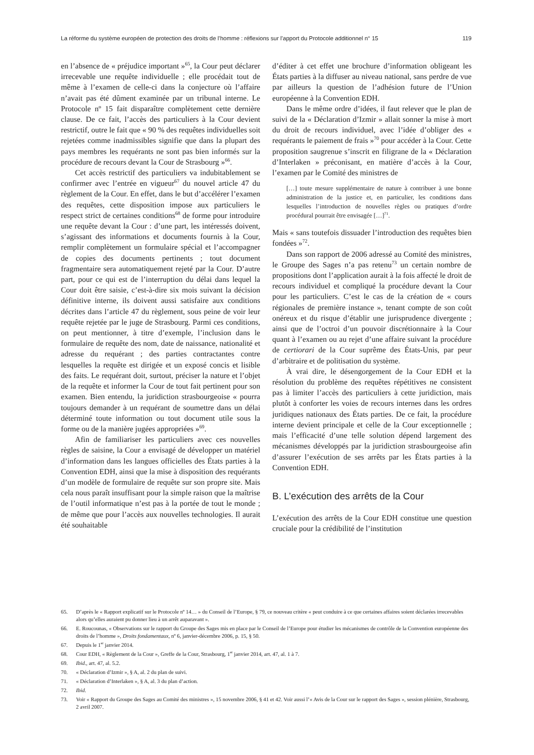La réforme du système européen de protection des droits de l’homme : réflexions sur l’apport du Protocole additionnel n° 15 119
en l’absence de « préjudice important »<sup>65</sup>, la Cour peut déclarer irrecevable une requête individuelle ; elle procédait tout de même à l’examen de celle-ci dans la conjecture où l’affaire n’avait pas été dûment examinée par un tribunal interne. Le Protocole nº 15 fait disparaître complètement cette dernière clause. De ce fait, l’accès des particuliers à la Cour devient restrictif, outre le fait que « 90 % des requêtes individuelles soit rejetées comme inadmissibles signifie que dans la plupart des pays membres les requérants ne sont pas bien informés sur la procédure de recours devant la Cour de Strasbourg »<sup>66</sup>.
Cet accès restrictif des particuliers va indubitablement se confirmer avec l’entrée en vigueur<sup>67</sup> du nouvel article 47 du règlement de la Cour. En effet, dans le but d’accélérer l’examen des requêtes, cette disposition impose aux particuliers le respect strict de certaines conditions<sup>68</sup> de forme pour introduire une requête devant la Cour : d’une part, les intéressés doivent, s’agissant des informations et documents fournis à la Cour, remplir complètement un formulaire spécial et l’accompagner de copies des documents pertinents ; tout document fragmentaire sera automatiquement rejeté par la Cour. D’autre part, pour ce qui est de l’interruption du délai dans lequel la Cour doit être saisie, c’est-à-dire six mois suivant la décision définitive interne, ils doivent aussi satisfaire aux conditions décrites dans l’article 47 du règlement, sous peine de voir leur requête rejetée par le juge de Strasbourg. Parmi ces conditions, on peut mentionner, à titre d’exemple, l’inclusion dans le formulaire de requête des nom, date de naissance, nationalité et adresse du requérant ; des parties contractantes contre lesquelles la requête est dirigée et un exposé concis et lisible des faits. Le requérant doit, surtout, préciser la nature et l’objet de la requête et informer la Cour de tout fait pertinent pour son examen. Bien entendu, la juridiction strasbourgeoise « pourra toujours demander à un requérant de soumettre dans un délai déterminé toute information ou tout document utile sous la forme ou de la manière jugées appropriées »<sup>69</sup>.
Afin de familiariser les particuliers avec ces nouvelles règles de saisine, la Cour a envisagé de développer un matériel d’information dans les langues officielles des États parties à la Convention EDH, ainsi que la mise à disposition des requérants d’un modèle de formulaire de requête sur son propre site. Mais cela nous paraît insuffisant pour la simple raison que la maîtrise de l’outil informatique n’est pas à la portée de tout le monde ; de même que pour l’accès aux nouvelles technologies. Il aurait été souhaitable
d’éditer à cet effet une brochure d’information obligeant les États parties à la diffuser au niveau national, sans perdre de vue par ailleurs la question de l’adhésion future de l’Union européenne à la Convention EDH.
Dans le même ordre d’idées, il faut relever que le plan de suivi de la « Déclaration d’Izmir » allait sonner la mise à mort du droit de recours individuel, avec l’idée d’obliger des « requérants le paiement de frais »<sup>70</sup> pour accéder à la Cour. Cette proposition saugrenue s’inscrit en filigrane de la « Déclaration d’Interlaken » préconisant, en matière d’accès à la Cour, l’examen par le Comité des ministres de
[…] toute mesure supplémentaire de nature à contribuer à une bonne administration de la justice et, en particulier, les conditions dans lesquelles l’introduction de nouvelles règles ou pratiques d’ordre procédural pourrait être envisagée […]<sup>71</sup>.
Mais « sans toutefois dissuader l’introduction des requêtes bien fondées »<sup>72</sup>.
Dans son rapport de 2006 adressé au Comité des ministres, le Groupe des Sages n’a pas retenu<sup>73</sup> un certain nombre de propositions dont l’application aurait à la fois affecté le droit de recours individuel et compliqué la procédure devant la Cour pour les particuliers. C’est le cas de la création de « cours régionales de première instance », tenant compte de son coût onéreux et du risque d’établir une jurisprudence divergente ; ainsi que de l’octroi d’un pouvoir discrétionnaire à la Cour quant à l’examen ou au rejet d’une affaire suivant la procédure de certiorari de la Cour suprême des États-Unis, par peur d’arbitraire et de politisation du système.
À vrai dire, le désengorgement de la Cour EDH et la résolution du problème des requêtes répétitives ne consistent pas à limiter l’accès des particuliers à cette juridiction, mais plutôt à conforter les voies de recours internes dans les ordres juridiques nationaux des États parties. De ce fait, la procédure interne devient principale et celle de la Cour exceptionnelle ; mais l’efficacité d’une telle solution dépend largement des mécanismes développés par la juridiction strasbourgeoise afin d’assurer l’exécution de ses arrêts par les États parties à la Convention EDH.
B. L’exécution des arrêts de la Cour
L’exécution des arrêts de la Cour EDH constitue une question cruciale pour la crédibilité de l’institution
65. D’après le « Rapport explicatif sur le Protocole nº 14… » du Conseil de l’Europe, § 79, ce nouveau critère « peut conduire à ce que certaines affaires soient déclarées irrecevables alors qu’elles auraient pu donner lieu à un arrêt auparavant ».
66. E. Roucounas, « Observations sur le rapport du Groupe des Sages mis en place par le Conseil de l’Europe pour étudier les mécanismes de contrôle de la Convention européenne des droits de l’homme », Droits fondamentaux, nº 6, janvier-décembre 2006, p. 15, § 50.
67. Depuis le 1<sup>er</sup> janvier 2014.
68. Cour EDH, « Règlement de la Cour », Greffe de la Cour, Strasbourg, 1<sup>er</sup> janvier 2014, art. 47, al. 1 à 7.
69. Ibid., art. 47, al. 5.2.
70. « Déclaration d’Izmir », § A, al. 2 du plan de suivi.
71. « Déclaration d’Interlaken », § A, al. 3 du plan d’action.
72. Ibid.
73. Voir « Rapport du Groupe des Sages au Comité des ministres », 15 novembre 2006, § 41 et 42. Voir aussi l’« Avis de la Cour sur le rapport des Sages », session plénière, Strasbourg, 2 avril 2007.